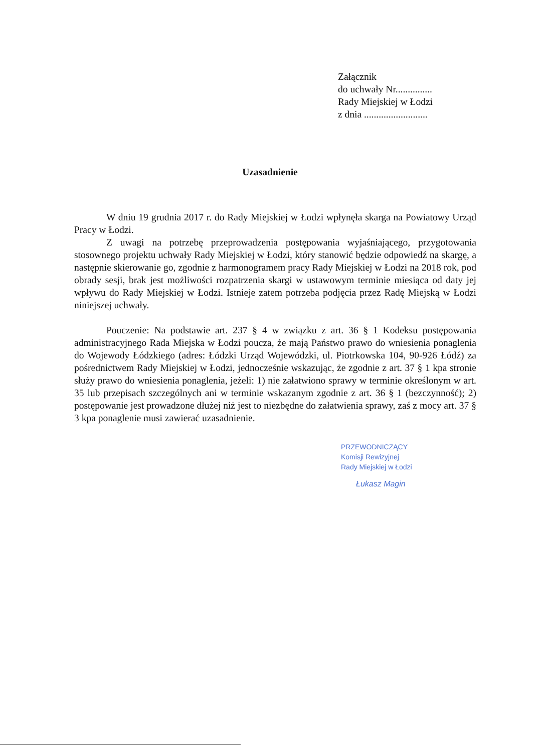Załącznik
do uchwały Nr...............
Rady Miejskiej w Łodzi
z dnia ..........................
Uzasadnienie
W dniu 19 grudnia 2017 r. do Rady Miejskiej w Łodzi wpłynęła skarga na Powiatowy Urząd Pracy w Łodzi.
Z uwagi na potrzebę przeprowadzenia postępowania wyjaśniającego, przygotowania stosownego projektu uchwały Rady Miejskiej w Łodzi, który stanowić będzie odpowiedź na skargę, a następnie skierowanie go, zgodnie z harmonogramem pracy Rady Miejskiej w Łodzi na 2018 rok, pod obrady sesji, brak jest możliwości rozpatrzenia skargi w ustawowym terminie miesiąca od daty jej wpływu do Rady Miejskiej w Łodzi. Istnieje zatem potrzeba podjęcia przez Radę Miejską w Łodzi niniejszej uchwały.
Pouczenie: Na podstawie art. 237 § 4 w związku z art. 36 § 1 Kodeksu postępowania administracyjnego Rada Miejska w Łodzi poucza, że mają Państwo prawo do wniesienia ponaglenia do Wojewody Łódzkiego (adres: Łódzki Urząd Wojewódzki, ul. Piotrkowska 104, 90-926 Łódź) za pośrednictwem Rady Miejskiej w Łodzi, jednocześnie wskazując, że zgodnie z art. 37 § 1 kpa stronie służy prawo do wniesienia ponaglenia, jeżeli: 1) nie załatwiono sprawy w terminie określonym w art. 35 lub przepisach szczególnych ani w terminie wskazanym zgodnie z art. 36 § 1 (bezczynność); 2) postępowanie jest prowadzone dłużej niż jest to niezbędne do załatwienia sprawy, zaś z mocy art. 37 § 3 kpa ponaglenie musi zawierać uzasadnienie.
PRZEWODNICZĄCY
Komisji Rewizyjnej
Rady Miejskiej w Łodzi
Łukasz Magin